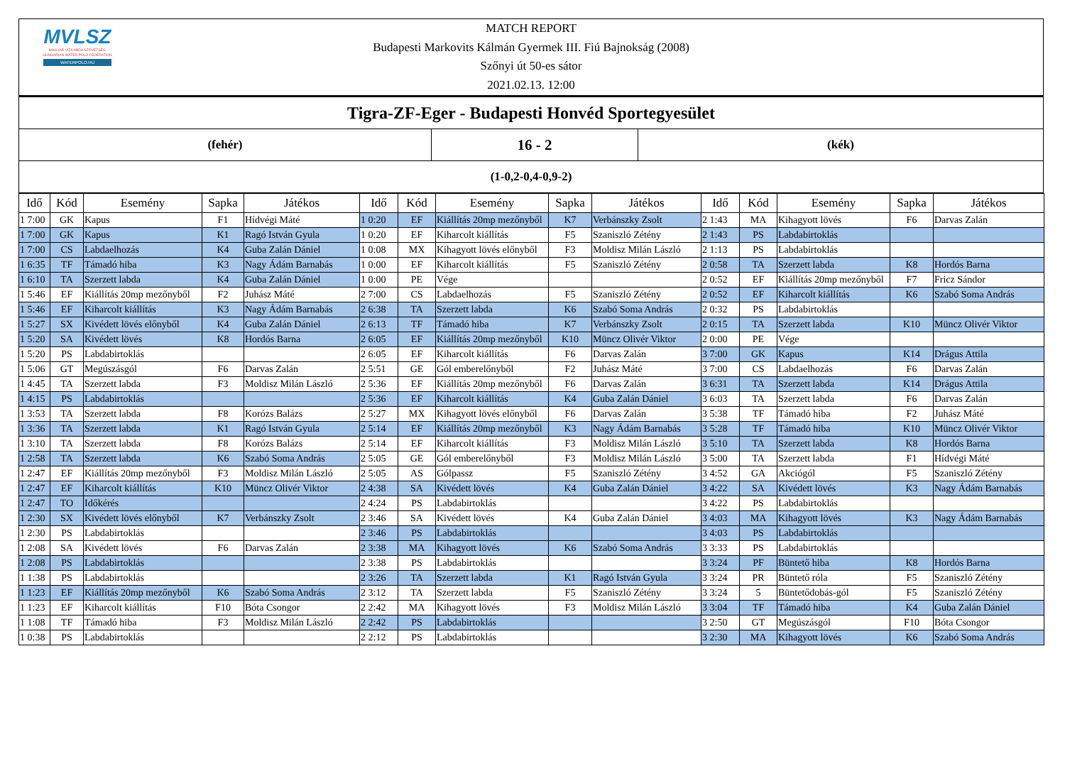MVLSZ
MAGYAR VÍZILABDA SZÖVETSÉG
HUNGARIAN WATER POLO FEDERATION
WATERPOLO.HU
MATCH REPORT
Budapesti Markovits Kálmán Gyermek III. Fiú Bajnokság (2008)
Szőnyi út 50-es sátor
2021.02.13. 12:00
| Tigra-ZF-Eger - Budapesti Honvéd Sportegyesület | | |
| (fehér) | 16 - 2 | (kék) |
| (1-0,2-0,4-0,9-2) | | |
| Idő | Kód | Esemény | Sapka | Játékos | Idő | Kód | Esemény | Sapka | Játékos | Idő | Kód | Esemény | Sapka | Játékos |
| --- | --- | --- | --- | --- | --- | --- | --- | --- | --- | --- | --- | --- | --- | --- |
| 1 7:00 | GK | Kapus | F1 | Hídvégi Máté | 1 0:20 | EF | Kiállítás 20mp mezőnyből | K7 | Verbánszky Zsolt | 2 1:43 | MA | Kihagyott lövés | F6 | Darvas Zalán |
| 1 7:00 | GK | Kapus | K1 | Ragó István Gyula | 1 0:20 | EF | Kiharcolt kiállítás | F5 | Szaniszló Zétény | 2 1:43 | PS | Labdabirtoklás | | |
| 1 7:00 | CS | Labdaelhozás | K4 | Guba Zalán Dániel | 1 0:08 | MX | Kihagyott lövés előnyből | F3 | Moldisz Milán László | 2 1:13 | PS | Labdabirtoklás | | |
| 1 6:35 | TF | Támadó hiba | K3 | Nagy Ádám Barnabás | 1 0:00 | EF | Kiharcolt kiállítás | F5 | Szaniszló Zétény | 2 0:58 | TA | Szerzett labda | K8 | Hordós Barna |
| 1 6:10 | TA | Szerzett labda | K4 | Guba Zalán Dániel | 1 0:00 | PE | Vége | | | 2 0:52 | EF | Kiállítás 20mp mezőnyből | F7 | Fricz Sándor |
| 1 5:46 | EF | Kiállítás 20mp mezőnyből | F2 | Juhász Máté | 2 7:00 | CS | Labdaelhozás | F5 | Szaniszló Zétény | 2 0:52 | EF | Kiharcolt kiállítás | K6 | Szabó Soma András |
| 1 5:46 | EF | Kiharcolt kiállítás | K3 | Nagy Ádám Barnabás | 2 6:38 | TA | Szerzett labda | K6 | Szabó Soma András | 2 0:32 | PS | Labdabirtoklás | | |
| 1 5:27 | SX | Kivédett lövés előnyből | K4 | Guba Zalán Dániel | 2 6:13 | TF | Támadó hiba | K7 | Verbánszky Zsolt | 2 0:15 | TA | Szerzett labda | K10 | Müncz Olivér Viktor |
| 1 5:20 | SA | Kivédett lövés | K8 | Hordós Barna | 2 6:05 | EF | Kiállítás 20mp mezőnyből | K10 | Müncz Olivér Viktor | 2 0:00 | PE | Vége | | |
| 1 5:20 | PS | Labdabirtoklás | | | 2 6:05 | EF | Kiharcolt kiállítás | F6 | Darvas Zalán | 3 7:00 | GK | Kapus | K14 | Drágus Attila |
| 1 5:06 | GT | Megúszásgól | F6 | Darvas Zalán | 2 5:51 | GE | Gól emberelőnyből | F2 | Juhász Máté | 3 7:00 | CS | Labdaelhozás | F6 | Darvas Zalán |
| 1 4:45 | TA | Szerzett labda | F3 | Moldisz Milán László | 2 5:36 | EF | Kiállítás 20mp mezőnyből | F6 | Darvas Zalán | 3 6:31 | TA | Szerzett labda | K14 | Drágus Attila |
| 1 4:15 | PS | Labdabirtoklás | | | 2 5:36 | EF | Kiharcolt kiállítás | K4 | Guba Zalán Dániel | 3 6:03 | TA | Szerzett labda | F6 | Darvas Zalán |
| 1 3:53 | TA | Szerzett labda | F8 | Korózs Balázs | 2 5:27 | MX | Kihagyott lövés előnyből | F6 | Darvas Zalán | 3 5:38 | TF | Támadó hiba | F2 | Juhász Máté |
| 1 3:36 | TA | Szerzett labda | K1 | Ragó István Gyula | 2 5:14 | EF | Kiállítás 20mp mezőnyből | K3 | Nagy Ádám Barnabás | 3 5:28 | TF | Támadó hiba | K10 | Müncz Olivér Viktor |
| 1 3:10 | TA | Szerzett labda | F8 | Korózs Balázs | 2 5:14 | EF | Kiharcolt kiállítás | F3 | Moldisz Milán László | 3 5:10 | TA | Szerzett labda | K8 | Hordós Barna |
| 1 2:58 | TA | Szerzett labda | K6 | Szabó Soma András | 2 5:05 | GE | Gól emberelőnyből | F3 | Moldisz Milán László | 3 5:00 | TA | Szerzett labda | F1 | Hídvégi Máté |
| 1 2:47 | EF | Kiállítás 20mp mezőnyből | F3 | Moldisz Milán László | 2 5:05 | AS | Gólpassz | F5 | Szaniszló Zétény | 3 4:52 | GA | Akciógól | F5 | Szaniszló Zétény |
| 1 2:47 | EF | Kiharcolt kiállítás | K10 | Müncz Olivér Viktor | 2 4:38 | SA | Kivédett lövés | K4 | Guba Zalán Dániel | 3 4:22 | SA | Kivédett lövés | K3 | Nagy Ádám Barnabás |
| 1 2:47 | TO | Időkérés | | | 2 4:24 | PS | Labdabirtoklás | | | 3 4:22 | PS | Labdabirtoklás | | |
| 1 2:30 | SX | Kivédett lövés előnyből | K7 | Verbánszky Zsolt | 2 3:46 | SA | Kivédett lövés | K4 | Guba Zalán Dániel | 3 4:03 | MA | Kihagyott lövés | K3 | Nagy Ádám Barnabás |
| 1 2:30 | PS | Labdabirtoklás | | | 2 3:46 | PS | Labdabirtoklás | | | 3 4:03 | PS | Labdabirtoklás | | |
| 1 2:08 | SA | Kivédett lövés | F6 | Darvas Zalán | 2 3:38 | MA | Kihagyott lövés | K6 | Szabó Soma András | 3 3:33 | PS | Labdabirtoklás | | |
| 1 2:08 | PS | Labdabirtoklás | | | 2 3:38 | PS | Labdabirtoklás | | | 3 3:24 | PF | Büntető hiba | K8 | Hordós Barna |
| 1 1:38 | PS | Labdabirtoklás | | | 2 3:26 | TA | Szerzett labda | K1 | Ragó István Gyula | 3 3:24 | PR | Büntető róla | F5 | Szaniszló Zétény |
| 1 1:23 | EF | Kiállítás 20mp mezőnyből | K6 | Szabó Soma András | 2 3:12 | TA | Szerzett labda | F5 | Szaniszló Zétény | 3 3:24 | 5 | Büntetődobás-gól | F5 | Szaniszló Zétény |
| 1 1:23 | EF | Kiharcolt kiállítás | F10 | Bóta Csongor | 2 2:42 | MA | Kihagyott lövés | F3 | Moldisz Milán László | 3 3:04 | TF | Támadó hiba | K4 | Guba Zalán Dániel |
| 1 1:08 | TF | Támadó hiba | F3 | Moldisz Milán László | 2 2:42 | PS | Labdabirtoklás | | | 3 2:50 | GT | Megúszásgól | F10 | Bóta Csongor |
| 1 0:38 | PS | Labdabirtoklás | | | 2 2:12 | PS | Labdabirtoklás | | | 3 2:30 | MA | Kihagyott lövés | K6 | Szabó Soma András |